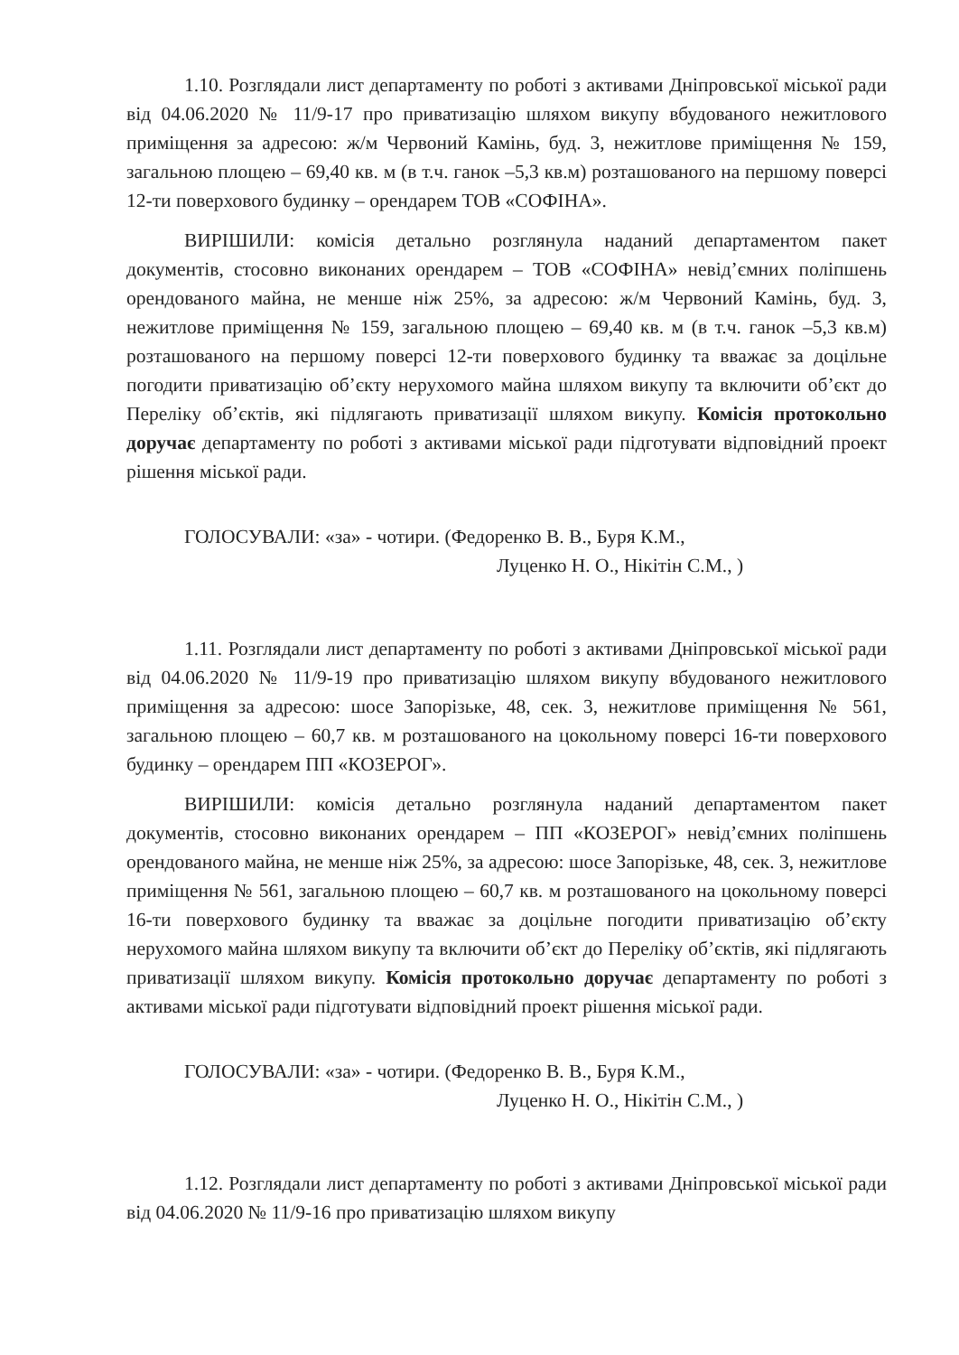1.10. Розглядали лист департаменту по роботі з активами Дніпровської міської ради від 04.06.2020 № 11/9-17 про приватизацію шляхом викупу вбудованого нежитлового приміщення за адресою: ж/м Червоний Камінь, буд. 3, нежитлове приміщення № 159, загальною площею – 69,40 кв. м (в т.ч. ганок –5,3 кв.м) розташованого на першому поверсі 12-ти поверхового будинку – орендарем ТОВ «СОФІНА».
ВИРІШИЛИ: комісія детально розглянула наданий департаментом пакет документів, стосовно виконаних орендарем – ТОВ «СОФІНА» невід’ємних поліпшень орендованого майна, не менше ніж 25%, за адресою: ж/м Червоний Камінь, буд. 3, нежитлове приміщення № 159, загальною площею – 69,40 кв. м (в т.ч. ганок –5,3 кв.м) розташованого на першому поверсі 12-ти поверхового будинку та вважає за доцільне погодити приватизацію об’єкту нерухомого майна шляхом викупу та включити об’єкт до Переліку об’єктів, які підлягають приватизації шляхом викупу. Комісія протокольно доручає департаменту по роботі з активами міської ради підготувати відповідний проект рішення міської ради.
ГОЛОСУВАЛИ: «за» - чотири. (Федоренко В. В., Буря К.М.,
Луценко Н. О., Нікітін С.М., )
1.11. Розглядали лист департаменту по роботі з активами Дніпровської міської ради від 04.06.2020 № 11/9-19 про приватизацію шляхом викупу вбудованого нежитлового приміщення за адресою: шосе Запорізьке, 48, сек. 3, нежитлове приміщення № 561, загальною площею – 60,7 кв. м розташованого на цокольному поверсі 16-ти поверхового будинку – орендарем ПП «КОЗЕРОГ».
ВИРІШИЛИ: комісія детально розглянула наданий департаментом пакет документів, стосовно виконаних орендарем – ПП «КОЗЕРОГ» невід’ємних поліпшень орендованого майна, не менше ніж 25%, за адресою: шосе Запорізьке, 48, сек. 3, нежитлове приміщення № 561, загальною площею – 60,7 кв. м розташованого на цокольному поверсі 16-ти поверхового будинку та вважає за доцільне погодити приватизацію об’єкту нерухомого майна шляхом викупу та включити об’єкт до Переліку об’єктів, які підлягають приватизації шляхом викупу. Комісія протокольно доручає департаменту по роботі з активами міської ради підготувати відповідний проект рішення міської ради.
ГОЛОСУВАЛИ: «за» - чотири. (Федоренко В. В., Буря К.М.,
Луценко Н. О., Нікітін С.М., )
1.12. Розглядали лист департаменту по роботі з активами Дніпровської міської ради від 04.06.2020 № 11/9-16 про приватизацію шляхом викупу